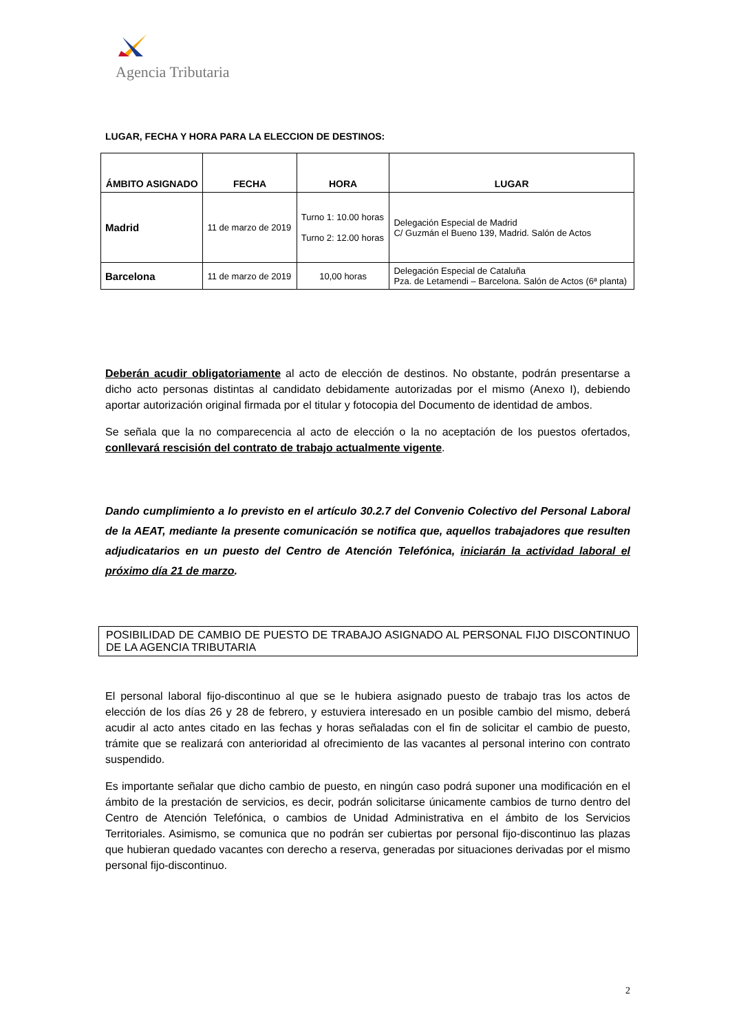Agencia Tributaria
LUGAR, FECHA Y HORA PARA LA ELECCION DE DESTINOS:
| ÁMBITO ASIGNADO | FECHA | HORA | LUGAR |
| --- | --- | --- | --- |
| Madrid | 11 de marzo de 2019 | Turno 1: 10.00 horas Turno 2: 12.00 horas | Delegación Especial de Madrid C/ Guzmán el Bueno 139, Madrid. Salón de Actos |
| Barcelona | 11 de marzo de 2019 | 10,00 horas | Delegación Especial de Cataluña Pza. de Letamendi – Barcelona. Salón de Actos (6ª planta) |
Deberán acudir obligatoriamente al acto de elección de destinos. No obstante, podrán presentarse a dicho acto personas distintas al candidato debidamente autorizadas por el mismo (Anexo I), debiendo aportar autorización original firmada por el titular y fotocopia del Documento de identidad de ambos.
Se señala que la no comparecencia al acto de elección o la no aceptación de los puestos ofertados, conllevará rescisión del contrato de trabajo actualmente vigente.
Dando cumplimiento a lo previsto en el artículo 30.2.7 del Convenio Colectivo del Personal Laboral de la AEAT, mediante la presente comunicación se notifica que, aquellos trabajadores que resulten adjudicatarios en un puesto del Centro de Atención Telefónica, iniciarán la actividad laboral el próximo día 21 de marzo.
POSIBILIDAD DE CAMBIO DE PUESTO DE TRABAJO ASIGNADO AL PERSONAL FIJO DISCONTINUO DE LA AGENCIA TRIBUTARIA
El personal laboral fijo-discontinuo al que se le hubiera asignado puesto de trabajo tras los actos de elección de los días 26 y 28 de febrero, y estuviera interesado en un posible cambio del mismo, deberá acudir al acto antes citado en las fechas y horas señaladas con el fin de solicitar el cambio de puesto, trámite que se realizará con anterioridad al ofrecimiento de las vacantes al personal interino con contrato suspendido.
Es importante señalar que dicho cambio de puesto, en ningún caso podrá suponer una modificación en el ámbito de la prestación de servicios, es decir, podrán solicitarse únicamente cambios de turno dentro del Centro de Atención Telefónica, o cambios de Unidad Administrativa en el ámbito de los Servicios Territoriales. Asimismo, se comunica que no podrán ser cubiertas por personal fijo-discontinuo las plazas que hubieran quedado vacantes con derecho a reserva, generadas por situaciones derivadas por el mismo personal fijo-discontinuo.
2